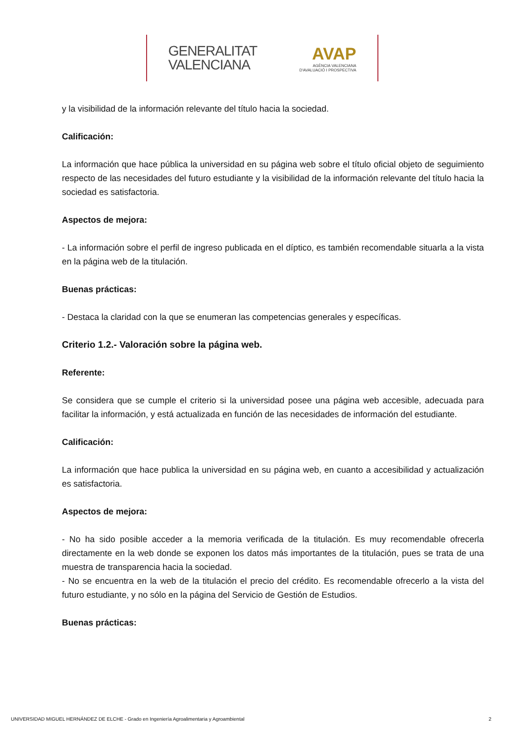GENERALITAT
VALENCIANA
AVAP
AGÈNCIA VALENCIANA
D'AVALUACIÓ I PROSPECTIVA
y la visibilidad de la información relevante del título hacia la sociedad.
Calificación:
La información que hace pública la universidad en su página web sobre el título oficial objeto de seguimiento respecto de las necesidades del futuro estudiante y la visibilidad de la información relevante del título hacia la sociedad es satisfactoria.
Aspectos de mejora:
- La información sobre el perfil de ingreso publicada en el díptico, es también recomendable situarla a la vista en la página web de la titulación.
Buenas prácticas:
- Destaca la claridad con la que se enumeran las competencias generales y específicas.
Criterio 1.2.- Valoración sobre la página web.
Referente:
Se considera que se cumple el criterio si la universidad posee una página web accesible, adecuada para facilitar la información, y está actualizada en función de las necesidades de información del estudiante.
Calificación:
La información que hace publica la universidad en su página web, en cuanto a accesibilidad y actualización es satisfactoria.
Aspectos de mejora:
- No ha sido posible acceder a la memoria verificada de la titulación. Es muy recomendable ofrecerla directamente en la web donde se exponen los datos más importantes de la titulación, pues se trata de una muestra de transparencia hacia la sociedad.
- No se encuentra en la web de la titulación el precio del crédito. Es recomendable ofrecerlo a la vista del futuro estudiante, y no sólo en la página del Servicio de Gestión de Estudios.
Buenas prácticas:
UNIVERSIDAD MIGUEL HERNÁNDEZ DE ELCHE - Grado en Ingeniería Agroalimentaria y Agroambiental 2